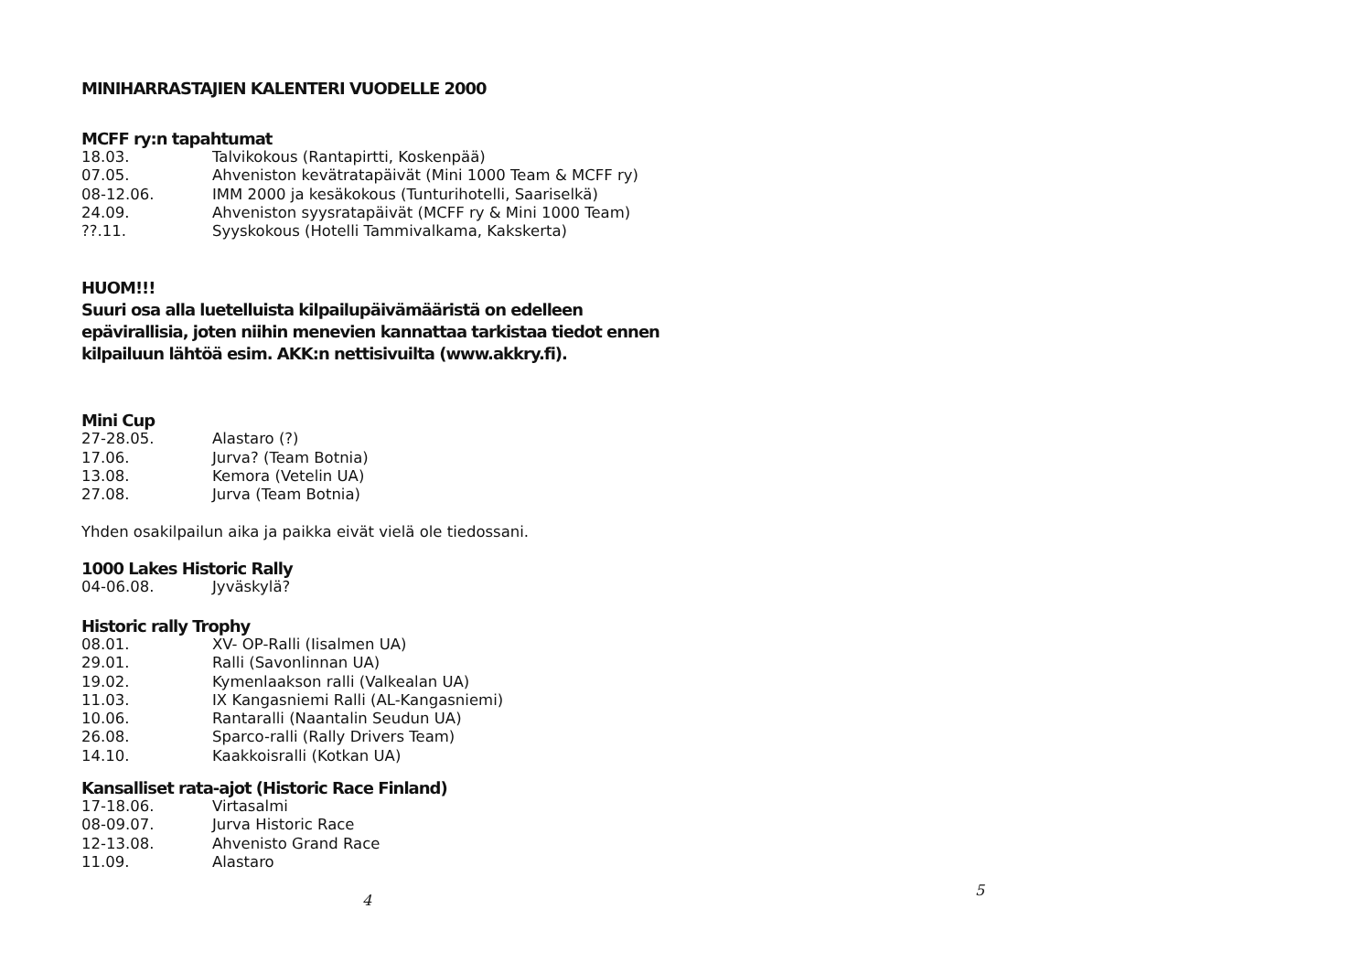MINIHARRASTAJIEN KALENTERI VUODELLE 2000
MCFF ry:n tapahtumat
| 18.03. | Talvikokous (Rantapirtti, Koskenpää) |
| 07.05. | Ahveniston kevätratapäivät (Mini 1000 Team & MCFF ry) |
| 08-12.06. | IMM 2000 ja kesäkokous (Tunturihotelli, Saariselkä) |
| 24.09. | Ahveniston syysratapäivät (MCFF ry & Mini 1000 Team) |
| ??.11. | Syyskokous (Hotelli Tammivalkama, Kakskerta) |
HUOM!!!
Suuri osa alla luetelluista kilpailupäivämääristä on edelleen epävirallisia, joten niihin menevien kannattaa tarkistaa tiedot ennen kilpailuun lähtöä esim. AKK:n nettisivuilta (www.akkry.fi).
Mini Cup
| 27-28.05. | Alastaro (?) |
| 17.06. | Jurva? (Team Botnia) |
| 13.08. | Kemora (Vetelin UA) |
| 27.08. | Jurva (Team Botnia) |
Yhden osakilpailun aika ja paikka eivät vielä ole tiedossani.
1000 Lakes Historic Rally
| 04-06.08. | Jyväskylä? |
Historic rally Trophy
| 08.01. | XV- OP-Ralli (Iisalmen UA) |
| 29.01. | Ralli (Savonlinnan UA) |
| 19.02. | Kymenlaakson ralli (Valkealan UA) |
| 11.03. | IX Kangasniemi Ralli (AL-Kangasniemi) |
| 10.06. | Rantaralli (Naantalin Seudun UA) |
| 26.08. | Sparco-ralli (Rally Drivers Team) |
| 14.10. | Kaakkoisralli (Kotkan UA) |
Kansalliset rata-ajot (Historic Race Finland)
| 17-18.06. | Virtasalmi |
| 08-09.07. | Jurva Historic Race |
| 12-13.08. | Ahvenisto Grand Race |
| 11.09. | Alastaro |
4
5